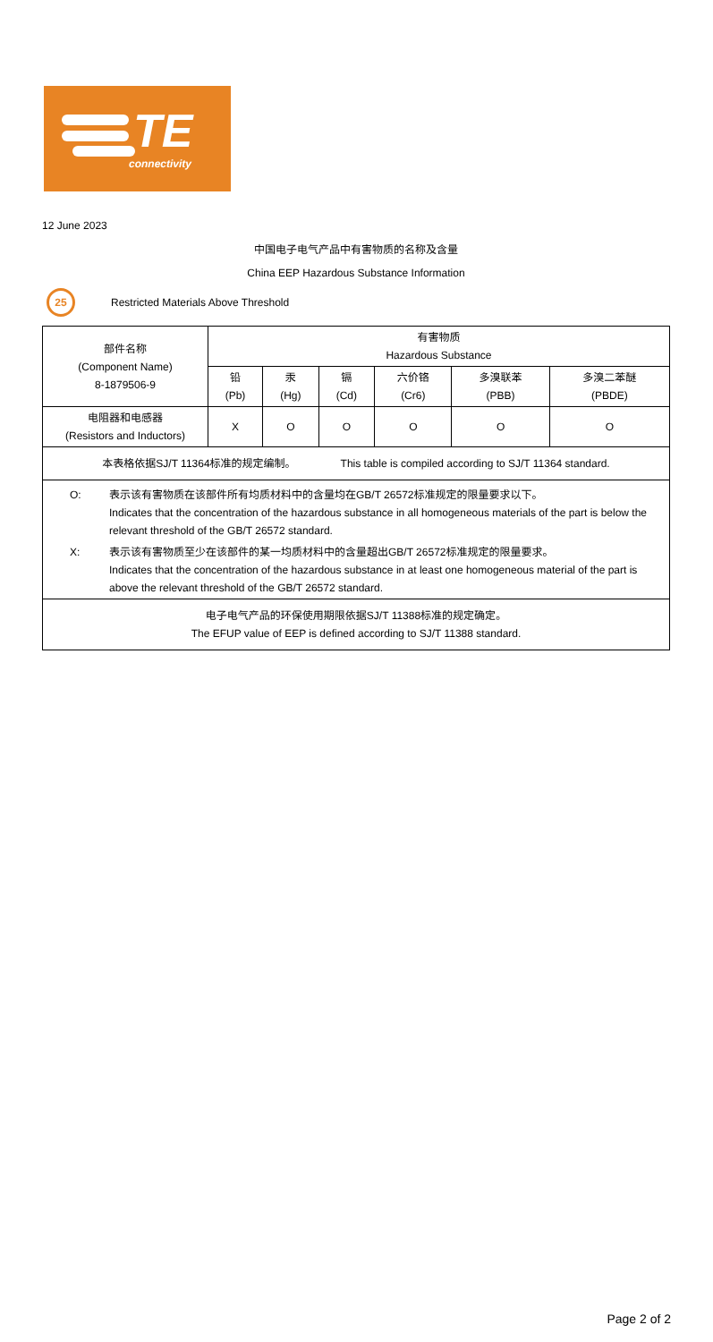TE
connectivity
12 June 2023
中国电子电气产品中有害物质的名称及含量
China EEP Hazardous Substance Information
25 Restricted Materials Above Threshold
| 部件名称 (Component Name) 8-1879506-9 | 有害物质 Hazardous Substance | | | | | |
| --- | --- | --- | --- | --- | --- | --- |
| | 铅 (Pb) | 汞 (Hg) | 镉 (Cd) | 六价铬 (Cr6) | 多溴联苯 (PBB) | 多溴二苯醚 (PBDE) |
| 电阻器和电感器 (Resistors and Inductors) | X | O | O | O | O | O |
| 本表格依据SJ/T 11364标准的规定编制。 This table is compiled according to SJ/T 11364 standard. | | | | | | |
| O: 表示该有害物质在该部件所有均质材料中的含量均在GB/T 26572标准规定的限量要求以下。 Indicates that the concentration of the hazardous substance in all homogeneous materials of the part is below the relevant threshold of the GB/T 26572 standard. X: 表示该有害物质至少在该部件的某一均质材料中的含量超出GB/T 26572标准规定的限量要求。 Indicates that the concentration of the hazardous substance in at least one homogeneous material of the part is above the relevant threshold of the GB/T 26572 standard. | | | | | | |
| 电子电气产品的环保使用期限依据SJ/T 11388标准的规定确定。 The EFUP value of EEP is defined according to SJ/T 11388 standard. | | | | | | |
Page 2 of 2